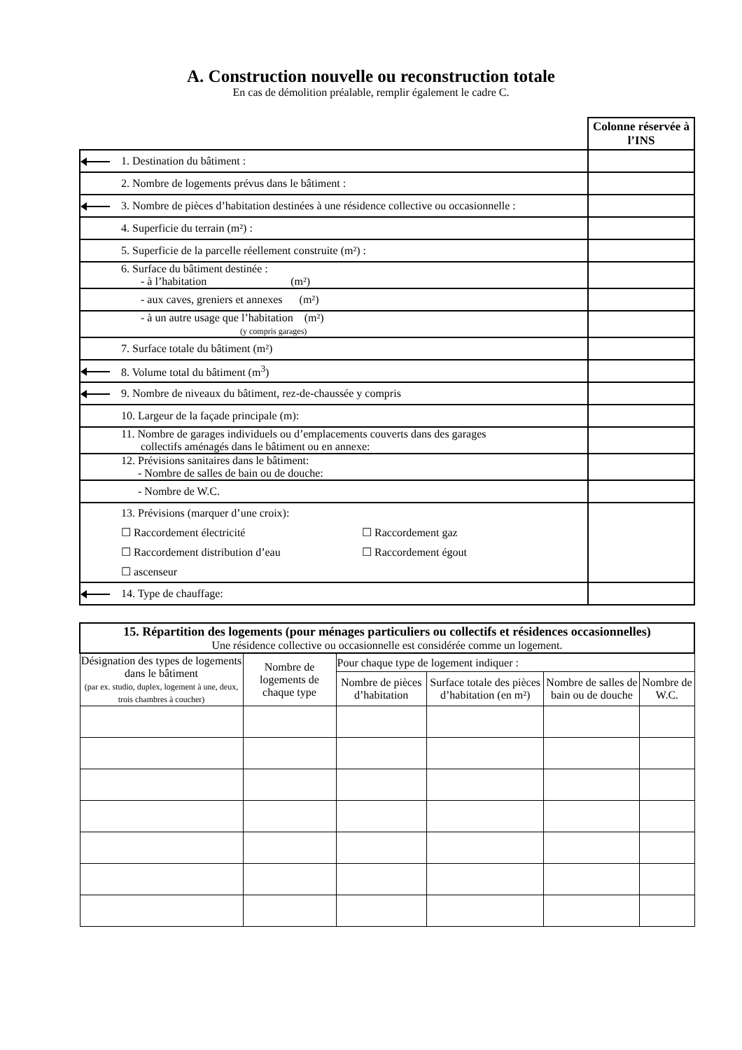A. Construction nouvelle ou reconstruction totale
En cas de démolition préalable, remplir également le cadre C.
| | | Colonne réservée à l’INS |
| | 1. Destination du bâtiment : | |
| | 2. Nombre de logements prévus dans le bâtiment : | |
| | 3. Nombre de pièces d’habitation destinées à une résidence collective ou occasionnelle : | |
| | 4. Superficie du terrain (m²) : | |
| | 5. Superficie de la parcelle réellement construite (m²) : | |
| | 6. Surface du bâtiment destinée : - à l’habitation (m²) | |
| | - aux caves, greniers et annexes (m²) | |
| | - à un autre usage que l’habitation (m²) (y compris garages) | |
| | 7. Surface totale du bâtiment (m²) | |
| | 8. Volume total du bâtiment (m<sup>3</sup>) | |
| | 9. Nombre de niveaux du bâtiment, rez-de-chaussée y compris | |
| | 10. Largeur de la façade principale (m): | |
| | 11. Nombre de garages individuels ou d’emplacements couverts dans des garages collectifs aménagés dans le bâtiment ou en annexe: | |
| | 12. Prévisions sanitaires dans le bâtiment: - Nombre de salles de bain ou de douche: | |
| | - Nombre de W.C. | |
| | 13. Prévisions (marquer d’une croix): ☐ Raccordement électricité ☐ Raccordement gaz ☐ Raccordement distribution d’eau ☐ Raccordement égout ☐ ascenseur | |
| | 14. Type de chauffage: | |
| 15. Répartition des logements (pour ménages particuliers ou collectifs et résidences occasionnelles) Une résidence collective ou occasionnelle est considérée comme un logement. | | | | | |
| --- | --- | --- | --- | --- | --- |
| Désignation des types de logements dans le bâtiment (par ex. studio, duplex, logement à une, deux, trois chambres à coucher) | Nombre de logements de chaque type | Pour chaque type de logement indiquer : | | | |
| | | Nombre de pièces d’habitation | Surface totale des pièces d’habitation (en m²) | Nombre de salles de bain ou de douche | Nombre de W.C. |